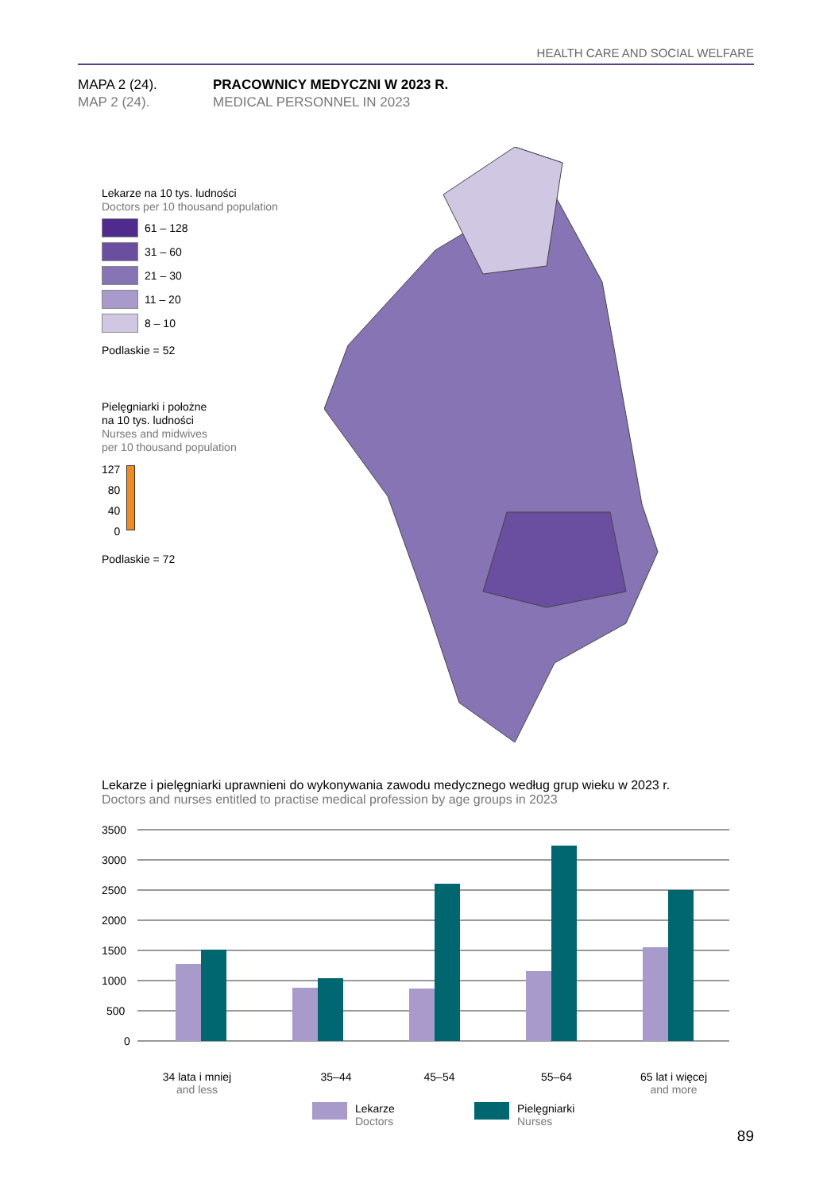HEALTH CARE AND SOCIAL WELFARE
MAPA 2 (24). PRACOWNICY MEDYCZNI W 2023 R.
MAP 2 (24). MEDICAL PERSONNEL IN 2023
Lekarze na 10 tys. ludności
Doctors per 10 thousand population
61 – 128
31 – 60
21 – 30
11 – 20
8 – 10
Podlaskie = 52
Pielęgniarki i położne
na 10 tys. ludności
Nurses and midwives
per 10 thousand population
127
80
40
0
Podlaskie = 72
Lekarze i pielęgniarki uprawnieni do wykonywania zawodu medycznego według grup wieku w 2023 r.
Doctors and nurses entitled to practise medical profession by age groups in 2023
3500
3000
2500
2000
1500
1000
500
0
34 lata i mniej
and less
35–44 45–54 55–64 65 lat i więcej
and more
Lekarze
Doctors
Pielęgniarki
Nurses
89